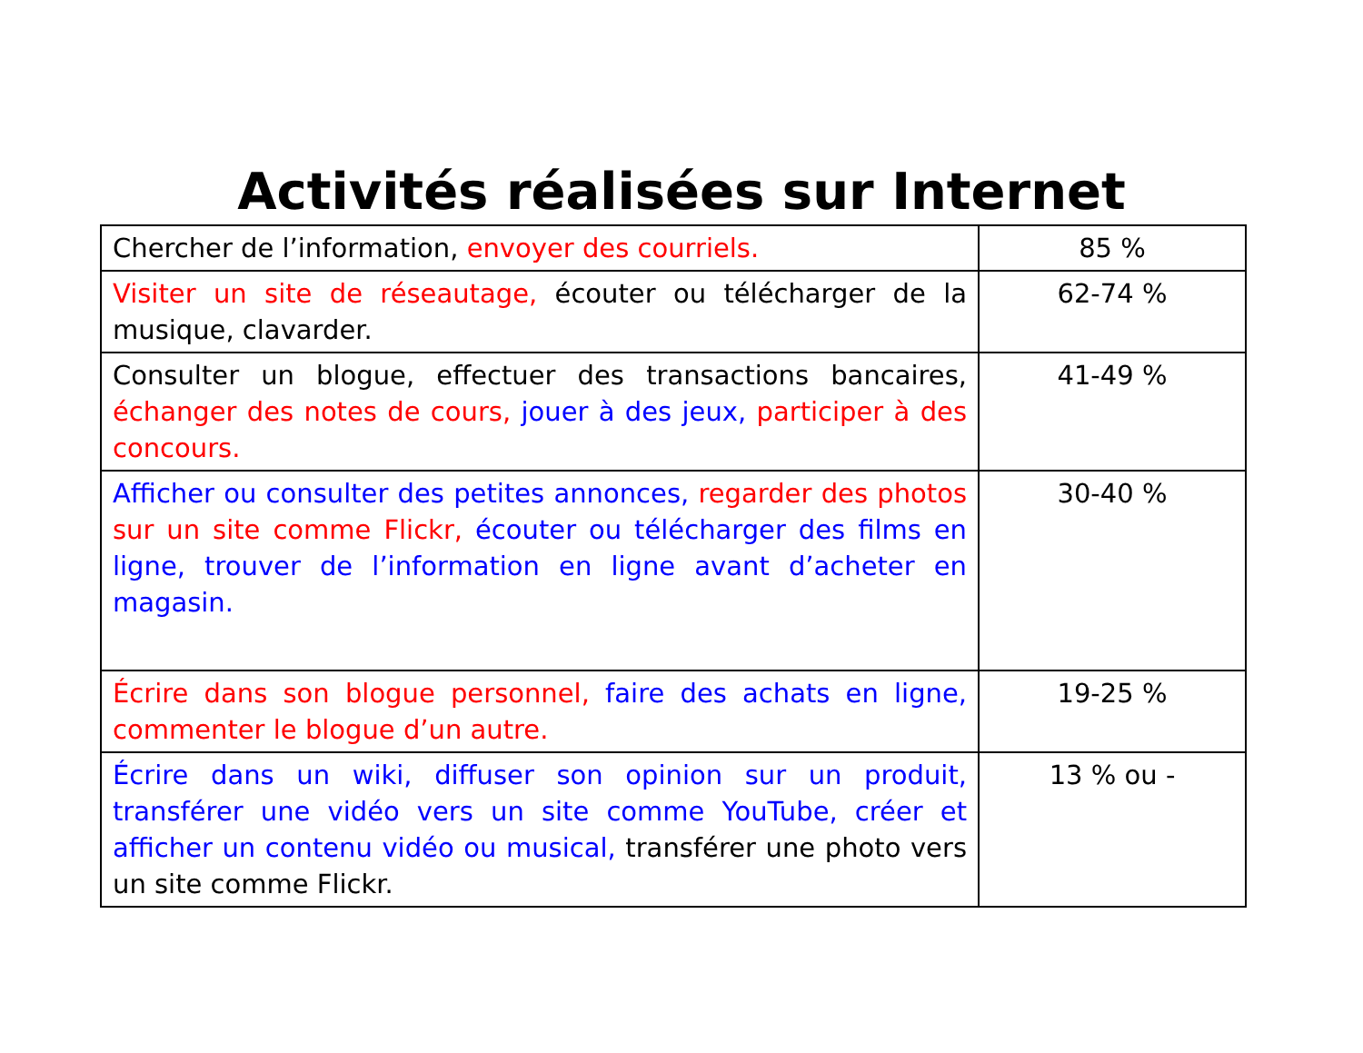Activités réalisées sur Internet
| Chercher de l’information, envoyer des courriels. | 85 % |
| Visiter un site de réseautage, écouter ou télécharger de la musique, clavarder. | 62-74 % |
| Consulter un blogue, effectuer des transactions bancaires, échanger des notes de cours, jouer à des jeux, participer à des concours. | 41-49 % |
| Afficher ou consulter des petites annonces, regarder des photos sur un site comme Flickr, écouter ou télécharger des films en ligne, trouver de l’information en ligne avant d’acheter en magasin. | 30-40 % |
| Écrire dans son blogue personnel, faire des achats en ligne, commenter le blogue d’un autre. | 19-25 % |
| Écrire dans un wiki, diffuser son opinion sur un produit, transférer une vidéo vers un site comme YouTube, créer et afficher un contenu vidéo ou musical, transférer une photo vers un site comme Flickr. | 13 % ou - |